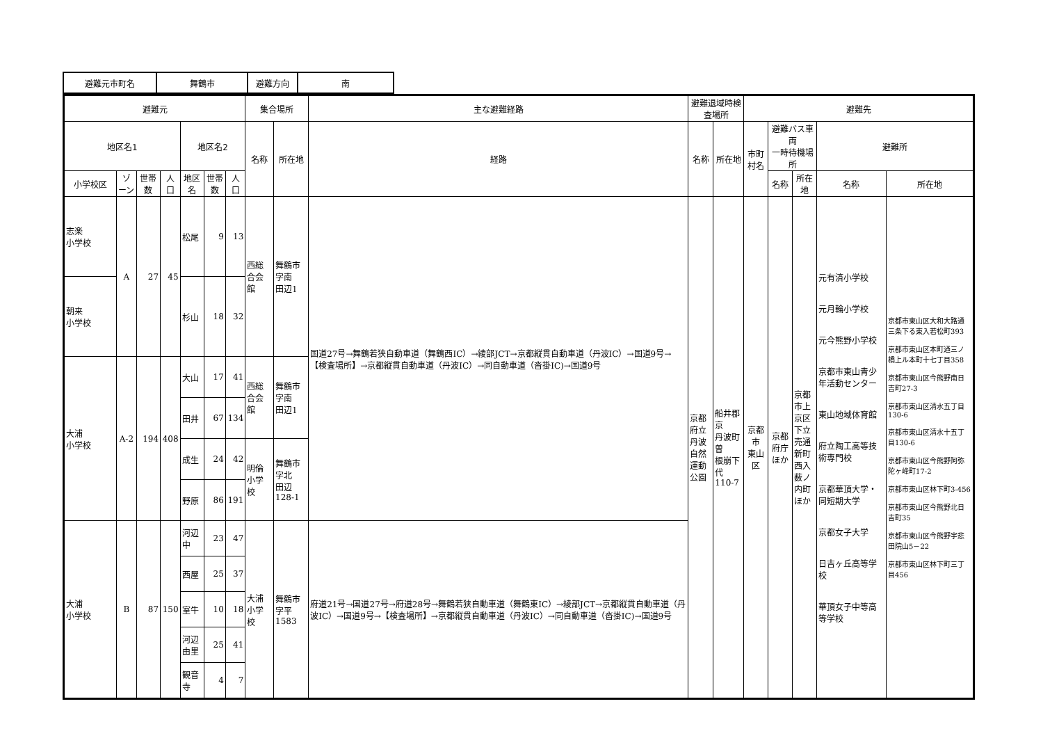| 避難元市町名 | 舞鶴市 | 避難方向 | 南 |
| 避難元 | | | | | | | 集合場所 | | 主な避難経路 | 避難退域時検査場所 | | 避難先 | | | | |
| --- | --- | --- | --- | --- | --- | --- | --- | --- | --- | --- | --- | --- | --- | --- | --- | --- |
| 地区名1 | | | | 地区名2 | | | 名称 | 所在地 | 経路 | 名称 | 所在地 | 市町村名 | 避難バス車両 一時待機場所 | | 避難所 | |
| 小学校区 | ゾーン | 世帯数 | 人口 | 地区名 | 世帯数 | 人口 | | | | | | | 名称 | 所在地 | 名称 | 所在地 |
| 志楽 小学校 | A | 27 | 45 | 松尾 | 9 | 13 | 西総合会館 | 舞鶴市字南 田辺1 | 国道27号→舞鶴若狭自動車道（舞鶴西IC）→綾部JCT→京都縦貫自動車道（丹波IC）→国道9号→【検査場所】→京都縦貫自動車道（丹波IC）→同自動車道（沓掛IC)→国道9号 | 京都府立 丹波自然 運動公園 | 船井郡京 丹波町曽 根崩下代 110-7 | 京都市 東山区 | 京都府庁 ほか | 京都市上 京区下立 売通新町 西入薮ノ 内町ほか | 元有済小学校 元月輪小学校 元今熊野小学校 京都市東山青少年活動センター 東山地域体育館 府立陶工高等技術専門校 京都華頂大学・同短期大学 京都女子大学 日吉ヶ丘高等学校 華頂女子中等高等学校 | 京都市東山区大和大路通三条下る東入若松町393 京都市東山区本町通三ノ橋上ル本町十七丁目358 京都市東山区今熊野南日吉町27-3 京都市東山区清水五丁目130-6 京都市東山区清水十五丁目130-6 京都市東山区今熊野阿弥陀ヶ峰町17-2 京都市東山区林下町3-456 京都市東山区今熊野北日吉町35 京都市東山区今熊野宇悲田院山5－22 京都市東山区林下町三丁目456 |
| 朝来 小学校 | | | | 杉山 | 18 | 32 | | | | | | | | | | |
| 大浦 小学校 | A-2 | 194 | 408 | 大山 | 17 | 41 | 西総合会館 | 舞鶴市字南 田辺1 | | | | | | | | |
| | | | | 田井 | 67 | 134 | | | | | | | | | | |
| | | | | 成生 | 24 | 42 | 明倫小学校 | 舞鶴市字北 田辺128-1 | | | | | | | | |
| | | | | 野原 | 86 | 191 | | | | | | | | | | |
| 大浦 小学校 | B | 87 | 150 | 河辺中 | 23 | 47 | 大浦小学校 | 舞鶴市字平 1583 | 府道21号→国道27号→府道28号→舞鶴若狭自動車道（舞鶴東IC）→綾部JCT→京都縦貫自動車道（丹波IC）→国道9号→【検査場所】→京都縦貫自動車道（丹波IC）→同自動車道（沓掛IC)→国道9号 | | | | | | | |
| | | | | 西屋 | 25 | 37 | | | | | | | | | | |
| | | | | 室牛 | 10 | 18 | | | | | | | | | | |
| | | | | 河辺由里 | 25 | 41 | | | | | | | | | | |
| | | | | 観音寺 | 4 | 7 | | | | | | | | | | |